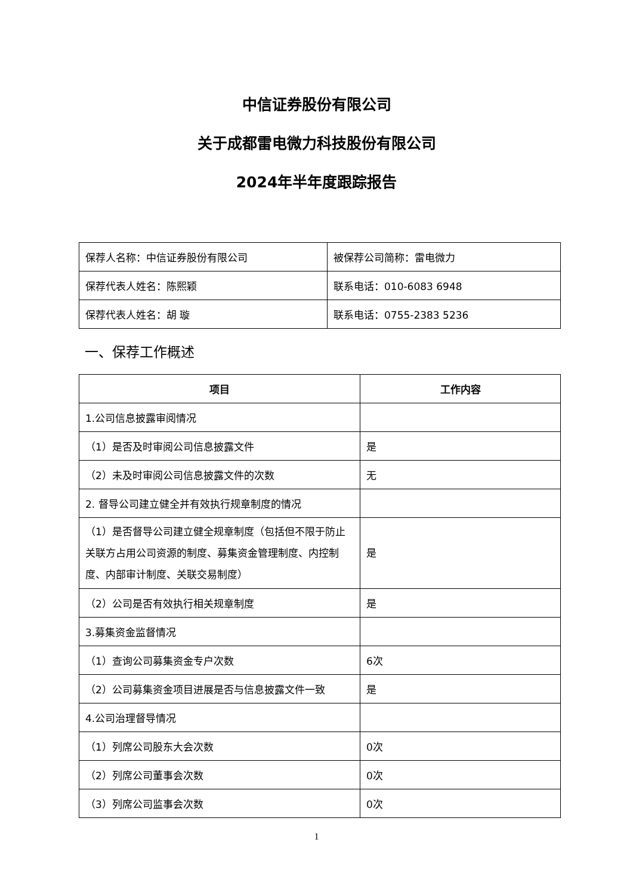中信证券股份有限公司
关于成都雷电微力科技股份有限公司
2024年半年度跟踪报告
| 保荐人名称：中信证券股份有限公司 | 被保荐公司简称：雷电微力 |
| 保荐代表人姓名：陈熙颖 | 联系电话：010-6083 6948 |
| 保荐代表人姓名：胡 璇 | 联系电话：0755-2383 5236 |
一、保荐工作概述
| 项目 | 工作内容 |
| --- | --- |
| 1.公司信息披露审阅情况 | |
| （1）是否及时审阅公司信息披露文件 | 是 |
| （2）未及时审阅公司信息披露文件的次数 | 无 |
| 2. 督导公司建立健全并有效执行规章制度的情况 | |
| （1）是否督导公司建立健全规章制度（包括但不限于防止关联方占用公司资源的制度、募集资金管理制度、内控制度、内部审计制度、关联交易制度） | 是 |
| （2）公司是否有效执行相关规章制度 | 是 |
| 3.募集资金监督情况 | |
| （1）查询公司募集资金专户次数 | 6次 |
| （2）公司募集资金项目进展是否与信息披露文件一致 | 是 |
| 4.公司治理督导情况 | |
| （1）列席公司股东大会次数 | 0次 |
| （2）列席公司董事会次数 | 0次 |
| （3）列席公司监事会次数 | 0次 |
1